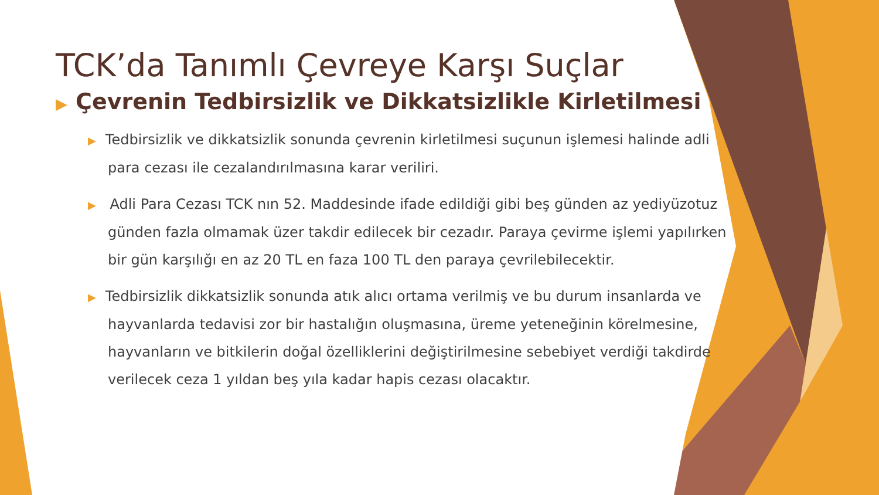TCK’da Tanımlı Çevreye Karşı Suçlar
▶ Çevrenin Tedbirsizlik ve Dikkatsizlikle Kirletilmesi
▶ Tedbirsizlik ve dikkatsizlik sonunda çevrenin kirletilmesi suçunun işlemesi halinde adli para cezası ile cezalandırılmasına karar veriliri.
▶ Adli Para Cezası TCK nın 52. Maddesinde ifade edildiği gibi beş günden az yediyüzotuz günden fazla olmamak üzer takdir edilecek bir cezadır. Paraya çevirme işlemi yapılırken bir gün karşılığı en az 20 TL en faza 100 TL den paraya çevrilebilecektir.
▶ Tedbirsizlik dikkatsizlik sonunda atık alıcı ortama verilmiş ve bu durum insanlarda ve hayvanlarda tedavisi zor bir hastalığın oluşmasına, üreme yeteneğinin körelmesine, hayvanların ve bitkilerin doğal özelliklerini değiştirilmesine sebebiyet verdiği takdirde verilecek ceza 1 yıldan beş yıla kadar hapis cezası olacaktır.